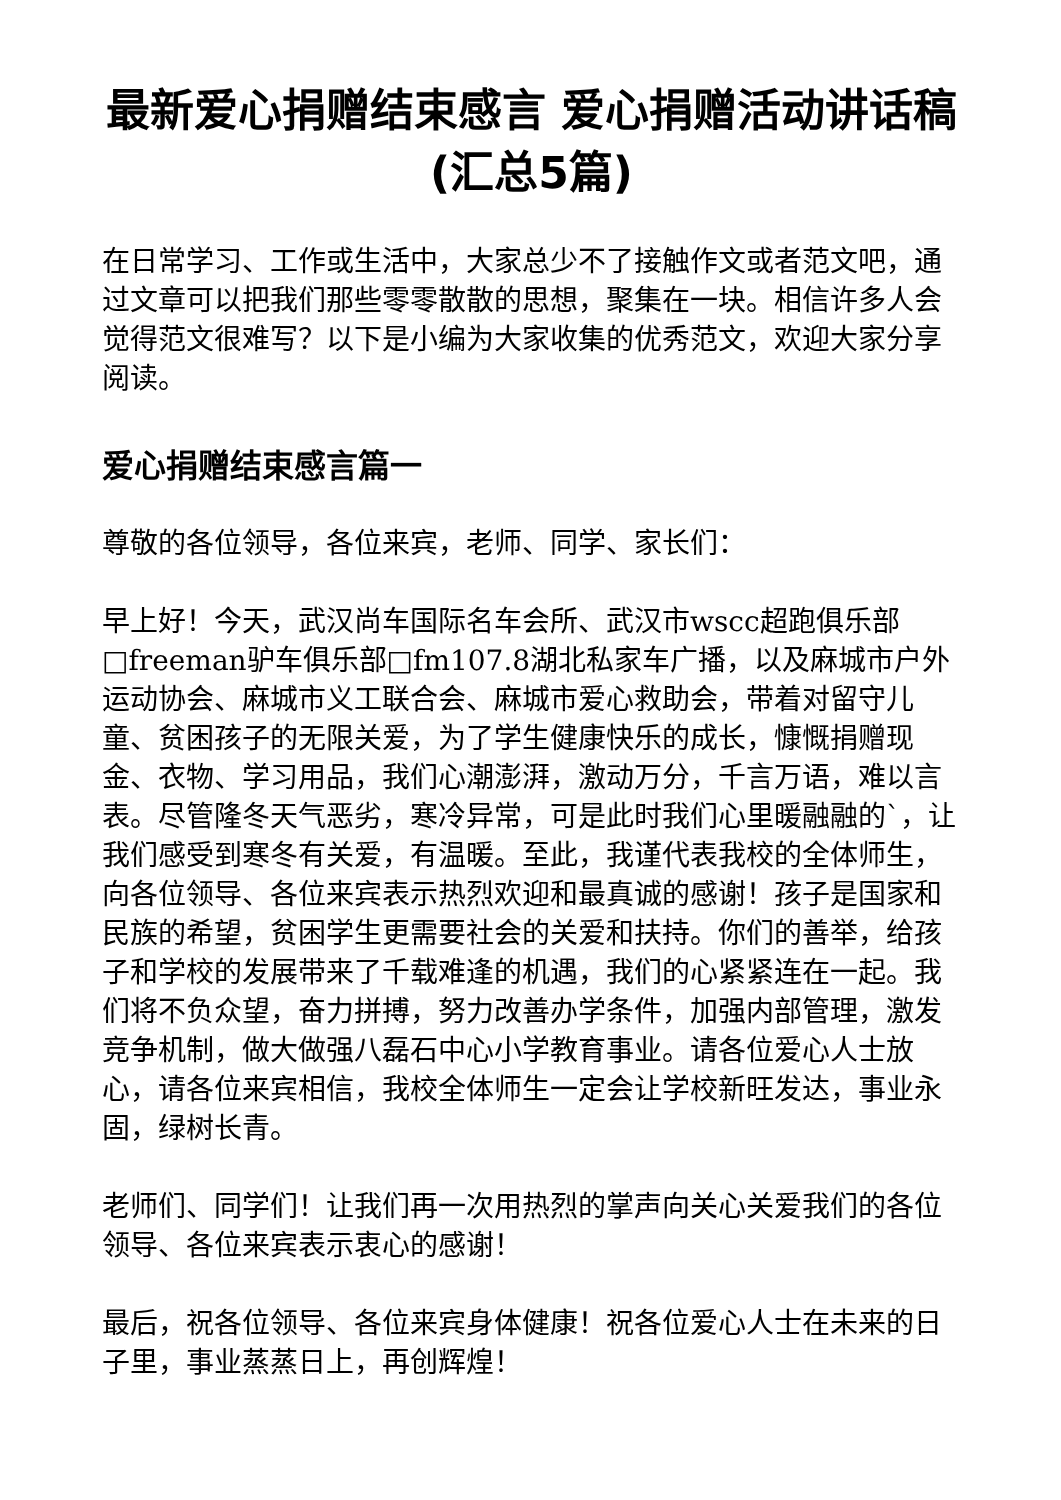最新爱心捐赠结束感言 爱心捐赠活动讲话稿(汇总5篇)
在日常学习、工作或生活中，大家总少不了接触作文或者范文吧，通过文章可以把我们那些零零散散的思想，聚集在一块。相信许多人会觉得范文很难写？以下是小编为大家收集的优秀范文，欢迎大家分享阅读。
爱心捐赠结束感言篇一
尊敬的各位领导，各位来宾，老师、同学、家长们：
早上好！今天，武汉尚车国际名车会所、武汉市wscc超跑俱乐部□freeman驴车俱乐部□fm107.8湖北私家车广播，以及麻城市户外运动协会、麻城市义工联合会、麻城市爱心救助会，带着对留守儿童、贫困孩子的无限关爱，为了学生健康快乐的成长，慷慨捐赠现金、衣物、学习用品，我们心潮澎湃，激动万分，千言万语，难以言表。尽管隆冬天气恶劣，寒冷异常，可是此时我们心里暖融融的`，让我们感受到寒冬有关爱，有温暖。至此，我谨代表我校的全体师生，向各位领导、各位来宾表示热烈欢迎和最真诚的感谢！孩子是国家和民族的希望，贫困学生更需要社会的关爱和扶持。你们的善举，给孩子和学校的发展带来了千载难逢的机遇，我们的心紧紧连在一起。我们将不负众望，奋力拼搏，努力改善办学条件，加强内部管理，激发竞争机制，做大做强八磊石中心小学教育事业。请各位爱心人士放心，请各位来宾相信，我校全体师生一定会让学校新旺发达，事业永固，绿树长青。
老师们、同学们！让我们再一次用热烈的掌声向关心关爱我们的各位领导、各位来宾表示衷心的感谢！
最后，祝各位领导、各位来宾身体健康！祝各位爱心人士在未来的日子里，事业蒸蒸日上，再创辉煌！